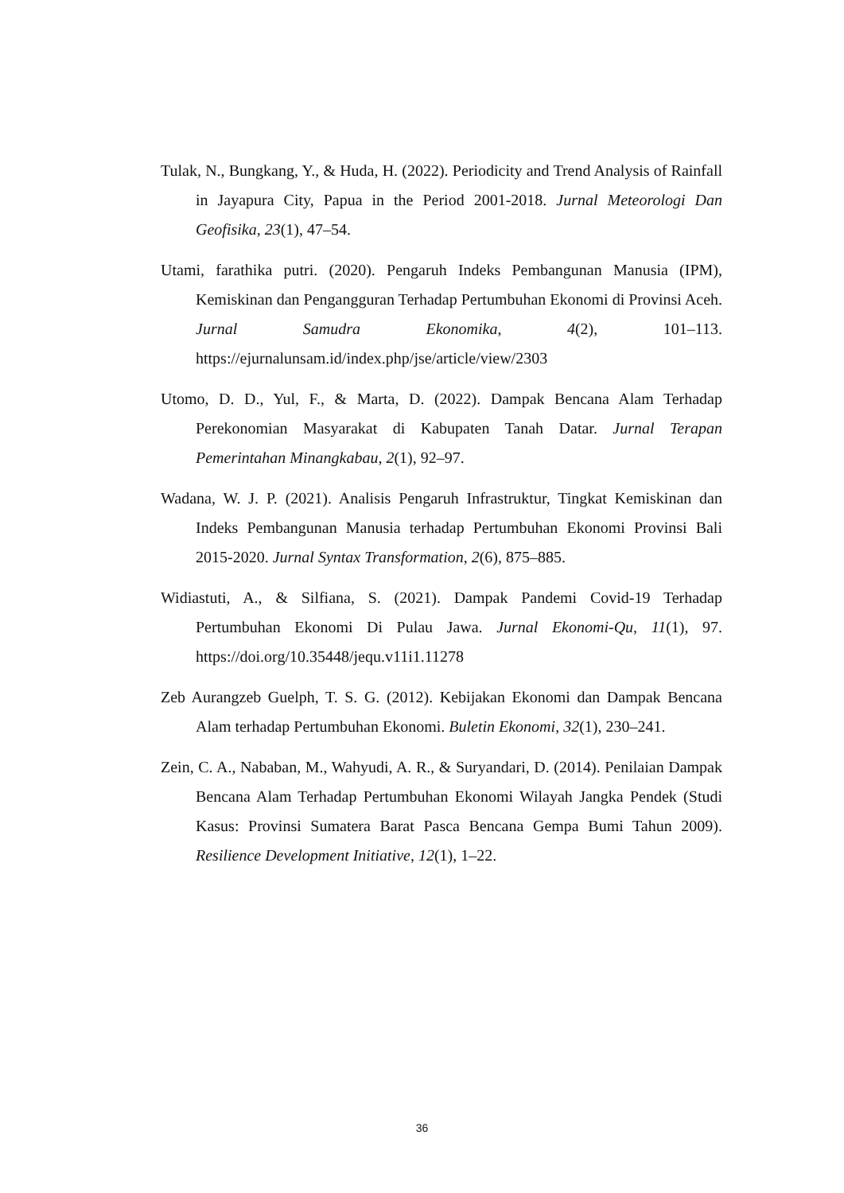Tulak, N., Bungkang, Y., & Huda, H. (2022). Periodicity and Trend Analysis of Rainfall in Jayapura City, Papua in the Period 2001-2018. Jurnal Meteorologi Dan Geofisika, 23(1), 47–54.
Utami, farathika putri. (2020). Pengaruh Indeks Pembangunan Manusia (IPM), Kemiskinan dan Pengangguran Terhadap Pertumbuhan Ekonomi di Provinsi Aceh. Jurnal Samudra Ekonomika, 4(2), 101–113. https://ejurnalunsam.id/index.php/jse/article/view/2303
Utomo, D. D., Yul, F., & Marta, D. (2022). Dampak Bencana Alam Terhadap Perekonomian Masyarakat di Kabupaten Tanah Datar. Jurnal Terapan Pemerintahan Minangkabau, 2(1), 92–97.
Wadana, W. J. P. (2021). Analisis Pengaruh Infrastruktur, Tingkat Kemiskinan dan Indeks Pembangunan Manusia terhadap Pertumbuhan Ekonomi Provinsi Bali 2015-2020. Jurnal Syntax Transformation, 2(6), 875–885.
Widiastuti, A., & Silfiana, S. (2021). Dampak Pandemi Covid-19 Terhadap Pertumbuhan Ekonomi Di Pulau Jawa. Jurnal Ekonomi-Qu, 11(1), 97. https://doi.org/10.35448/jequ.v11i1.11278
Zeb Aurangzeb Guelph, T. S. G. (2012). Kebijakan Ekonomi dan Dampak Bencana Alam terhadap Pertumbuhan Ekonomi. Buletin Ekonomi, 32(1), 230–241.
Zein, C. A., Nababan, M., Wahyudi, A. R., & Suryandari, D. (2014). Penilaian Dampak Bencana Alam Terhadap Pertumbuhan Ekonomi Wilayah Jangka Pendek (Studi Kasus: Provinsi Sumatera Barat Pasca Bencana Gempa Bumi Tahun 2009). Resilience Development Initiative, 12(1), 1–22.
36